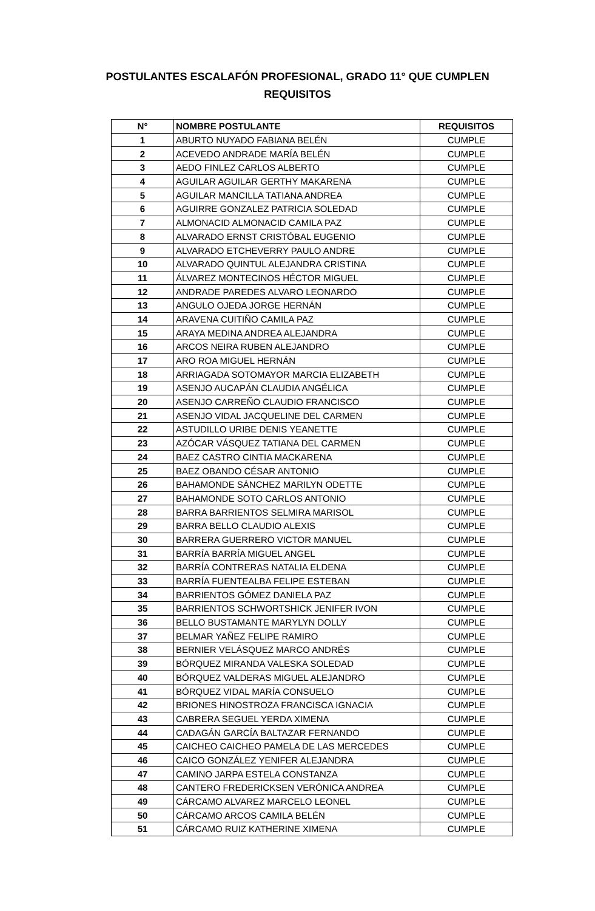POSTULANTES ESCALAFÓN PROFESIONAL, GRADO 11° QUE CUMPLEN
REQUISITOS
| N° | NOMBRE POSTULANTE | REQUISITOS |
| --- | --- | --- |
| 1 | ABURTO NUYADO FABIANA BELÉN | CUMPLE |
| 2 | ACEVEDO ANDRADE MARÍA BELÉN | CUMPLE |
| 3 | AEDO FINLEZ CARLOS ALBERTO | CUMPLE |
| 4 | AGUILAR AGUILAR GERTHY MAKARENA | CUMPLE |
| 5 | AGUILAR MANCILLA TATIANA ANDREA | CUMPLE |
| 6 | AGUIRRE GONZALEZ PATRICIA SOLEDAD | CUMPLE |
| 7 | ALMONACID ALMONACID CAMILA PAZ | CUMPLE |
| 8 | ALVARADO ERNST CRISTÓBAL EUGENIO | CUMPLE |
| 9 | ALVARADO ETCHEVERRY PAULO ANDRE | CUMPLE |
| 10 | ALVARADO QUINTUL ALEJANDRA CRISTINA | CUMPLE |
| 11 | ÁLVAREZ MONTECINOS HÉCTOR MIGUEL | CUMPLE |
| 12 | ANDRADE PAREDES ALVARO LEONARDO | CUMPLE |
| 13 | ANGULO OJEDA JORGE HERNÁN | CUMPLE |
| 14 | ARAVENA CUITIÑO CAMILA PAZ | CUMPLE |
| 15 | ARAYA MEDINA ANDREA ALEJANDRA | CUMPLE |
| 16 | ARCOS NEIRA RUBEN ALEJANDRO | CUMPLE |
| 17 | ARO ROA MIGUEL HERNÁN | CUMPLE |
| 18 | ARRIAGADA SOTOMAYOR MARCIA ELIZABETH | CUMPLE |
| 19 | ASENJO AUCAPÁN CLAUDIA ANGÉLICA | CUMPLE |
| 20 | ASENJO CARREÑO CLAUDIO FRANCISCO | CUMPLE |
| 21 | ASENJO VIDAL JACQUELINE DEL CARMEN | CUMPLE |
| 22 | ASTUDILLO URIBE DENIS YEANETTE | CUMPLE |
| 23 | AZÓCAR VÁSQUEZ TATIANA DEL CARMEN | CUMPLE |
| 24 | BAEZ CASTRO CINTIA MACKARENA | CUMPLE |
| 25 | BAEZ OBANDO CÉSAR ANTONIO | CUMPLE |
| 26 | BAHAMONDE SÁNCHEZ MARILYN ODETTE | CUMPLE |
| 27 | BAHAMONDE SOTO CARLOS ANTONIO | CUMPLE |
| 28 | BARRA BARRIENTOS SELMIRA MARISOL | CUMPLE |
| 29 | BARRA BELLO CLAUDIO ALEXIS | CUMPLE |
| 30 | BARRERA GUERRERO VICTOR MANUEL | CUMPLE |
| 31 | BARRÍA BARRÍA MIGUEL ANGEL | CUMPLE |
| 32 | BARRÍA CONTRERAS NATALIA ELDENA | CUMPLE |
| 33 | BARRÍA FUENTEALBA FELIPE ESTEBAN | CUMPLE |
| 34 | BARRIENTOS GÓMEZ DANIELA PAZ | CUMPLE |
| 35 | BARRIENTOS SCHWORTSHICK JENIFER IVON | CUMPLE |
| 36 | BELLO BUSTAMANTE MARYLYN DOLLY | CUMPLE |
| 37 | BELMAR YAÑEZ FELIPE RAMIRO | CUMPLE |
| 38 | BERNIER VELÁSQUEZ MARCO ANDRÉS | CUMPLE |
| 39 | BÓRQUEZ MIRANDA VALESKA SOLEDAD | CUMPLE |
| 40 | BÓRQUEZ VALDERAS MIGUEL ALEJANDRO | CUMPLE |
| 41 | BÓRQUEZ VIDAL MARÍA CONSUELO | CUMPLE |
| 42 | BRIONES HINOSTROZA FRANCISCA IGNACIA | CUMPLE |
| 43 | CABRERA SEGUEL YERDA XIMENA | CUMPLE |
| 44 | CADAGÁN GARCÍA BALTAZAR FERNANDO | CUMPLE |
| 45 | CAICHEO CAICHEO PAMELA DE LAS MERCEDES | CUMPLE |
| 46 | CAICO GONZÁLEZ YENIFER ALEJANDRA | CUMPLE |
| 47 | CAMINO JARPA ESTELA CONSTANZA | CUMPLE |
| 48 | CANTERO FREDERICKSEN VERÓNICA ANDREA | CUMPLE |
| 49 | CÁRCAMO ALVAREZ MARCELO LEONEL | CUMPLE |
| 50 | CÁRCAMO ARCOS CAMILA BELÉN | CUMPLE |
| 51 | CÁRCAMO RUIZ KATHERINE XIMENA | CUMPLE |